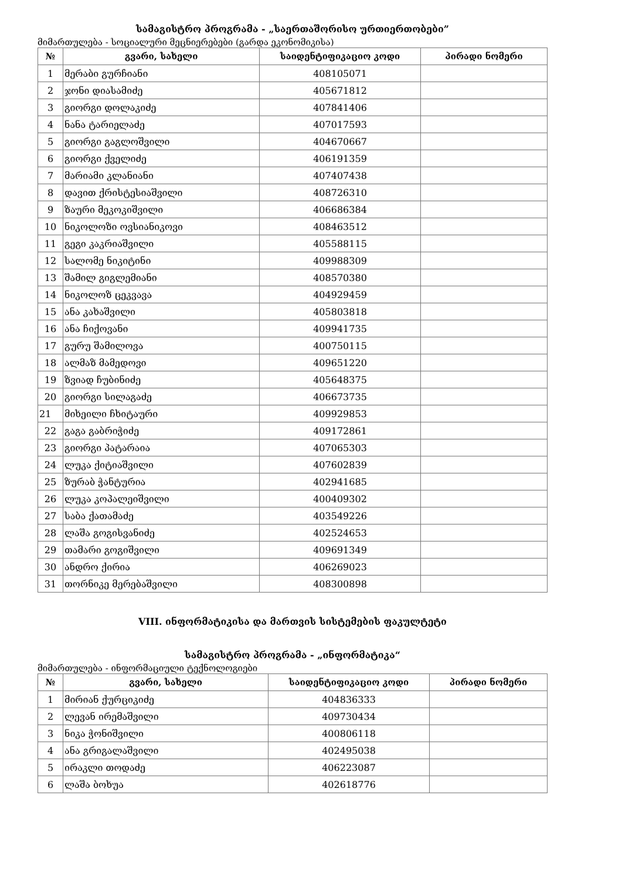სამაგისტრო პროგრამა - „საერთაშორისო ურთიერთობები”
მიმართულება - სოციალური მეცნიერებები (გარდა ეკონომიკისა)
| № | გვარი, სახელი | საიდენტიფიკაციო კოდი | პირადი ნომერი |
| --- | --- | --- | --- |
| 1 | მერაბი გურჩიანი | 408105071 | |
| 2 | ჯონი დიასამიძე | 405671812 | |
| 3 | გიორგი დოლაკიძე | 407841406 | |
| 4 | ნანა ტარიელაძე | 407017593 | |
| 5 | გიორგი გაგლოშვილი | 404670667 | |
| 6 | გიორგი ქველიძე | 406191359 | |
| 7 | მარიამი კლანიანი | 407407438 | |
| 8 | დავით ქრისტესიაშვილი | 408726310 | |
| 9 | ზაური მეკოკიშვილი | 406686384 | |
| 10 | ნიკოლოზი ოვსიანიკოვი | 408463512 | |
| 11 | გეგი კაკრიაშვილი | 405588115 | |
| 12 | სალომე ნიკიტინი | 409988309 | |
| 13 | შამილ გიგლემიანი | 408570380 | |
| 14 | ნიკოლოზ ცეკვავა | 404929459 | |
| 15 | ანა კახაშვილი | 405803818 | |
| 16 | ანა ჩიქოვანი | 409941735 | |
| 17 | გურუ შამილოვა | 400750115 | |
| 18 | ალმაზ მამედოვი | 409651220 | |
| 19 | ზვიად ჩუბინიძე | 405648375 | |
| 20 | გიორგი სილაგაძე | 406673735 | |
| 21 | მიხეილი ჩხიტაური | 409929853 | |
| 22 | გაგა გაბრიჭიძე | 409172861 | |
| 23 | გიორგი პატარაია | 407065303 | |
| 24 | ლუკა ქიტიაშვილი | 407602839 | |
| 25 | ზურაბ ჭანტურია | 402941685 | |
| 26 | ლუკა კოპალეიშვილი | 400409302 | |
| 27 | საბა ქათამაძე | 403549226 | |
| 28 | ლაშა გოგისვანიძე | 402524653 | |
| 29 | თამარი გოგიშვილი | 409691349 | |
| 30 | ანდრო ქირია | 406269023 | |
| 31 | თორნიკე მერებაშვილი | 408300898 | |
VIII. ინფორმატიკისა და მართვის სისტემების ფაკულტეტი
სამაგისტრო პროგრამა - „ინფორმატიკა“
მიმართულება - ინფორმაციული ტექნოლოგიები
| № | გვარი, სახელი | საიდენტიფიკაციო კოდი | პირადი ნომერი |
| --- | --- | --- | --- |
| 1 | მირიან ქურციკიძე | 404836333 | |
| 2 | ლევან ირემაშვილი | 409730434 | |
| 3 | ნიკა ჭონიშვილი | 400806118 | |
| 4 | ანა გრიგალაშვილი | 402495038 | |
| 5 | ირაკლი თოდაძე | 406223087 | |
| 6 | ლაშა ბოხუა | 402618776 | |